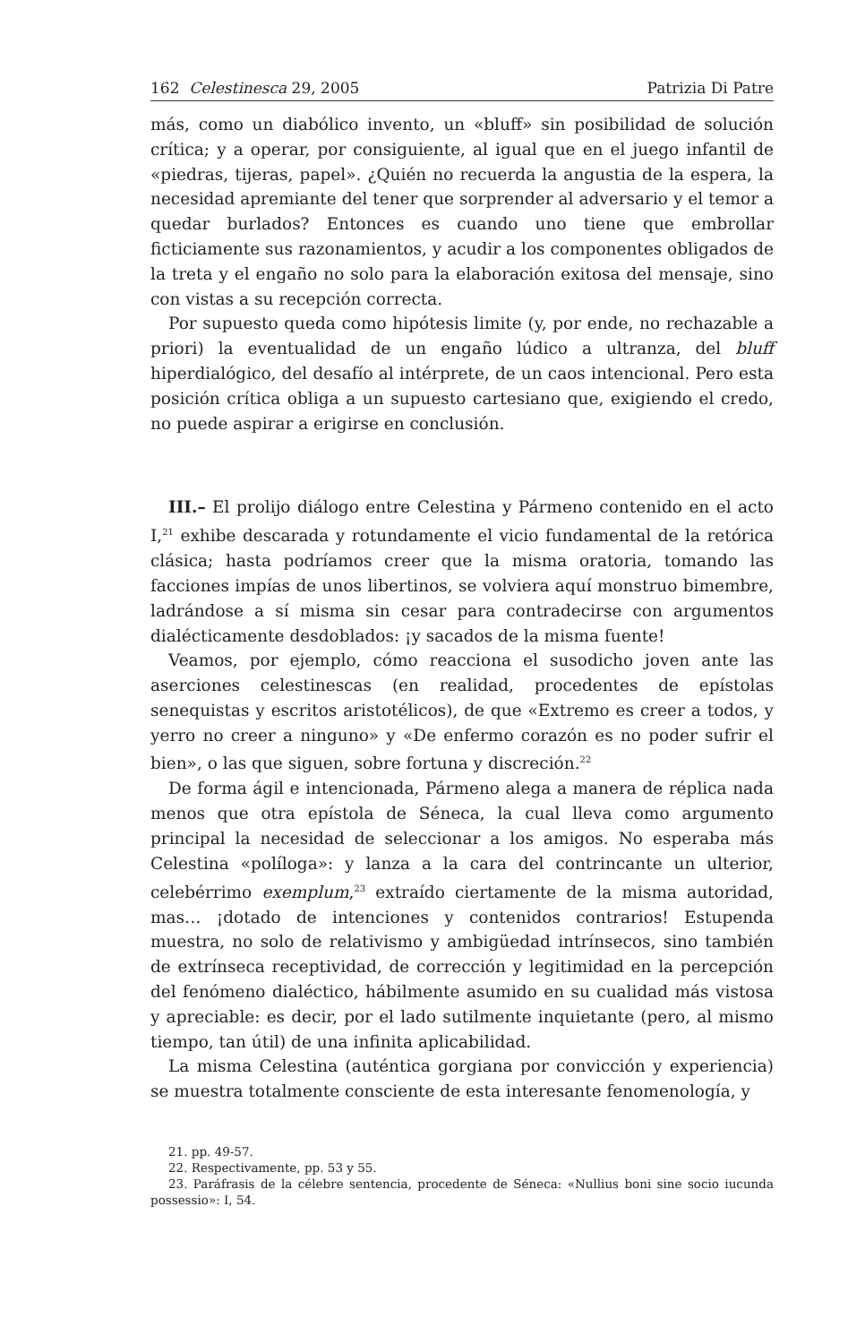162 Celestinesca 29, 2005 Patrizia Di Patre
más, como un diabólico invento, un «bluff» sin posibilidad de solución crítica; y a operar, por consiguiente, al igual que en el juego infantil de «piedras, tijeras, papel». ¿Quién no recuerda la angustia de la espera, la necesidad apremiante del tener que sorprender al adversario y el temor a quedar burlados? Entonces es cuando uno tiene que embrollar ficticiamente sus razonamientos, y acudir a los componentes obligados de la treta y el engaño no solo para la elaboración exitosa del mensaje, sino con vistas a su recepción correcta.
Por supuesto queda como hipótesis limite (y, por ende, no rechazable a priori) la eventualidad de un engaño lúdico a ultranza, del bluff hiperdialógico, del desafío al intérprete, de un caos intencional. Pero esta posición crítica obliga a un supuesto cartesiano que, exigiendo el credo, no puede aspirar a erigirse en conclusión.
III.– El prolijo diálogo entre Celestina y Pármeno contenido en el acto I,<sup>21</sup> exhibe descarada y rotundamente el vicio fundamental de la retórica clásica; hasta podríamos creer que la misma oratoria, tomando las facciones impías de unos libertinos, se volviera aquí monstruo bimembre, ladrándose a sí misma sin cesar para contradecirse con argumentos dialécticamente desdoblados: ¡y sacados de la misma fuente!
Veamos, por ejemplo, cómo reacciona el susodicho joven ante las aserciones celestinescas (en realidad, procedentes de epístolas senequistas y escritos aristotélicos), de que «Extremo es creer a todos, y yerro no creer a ninguno» y «De enfermo corazón es no poder sufrir el bien», o las que siguen, sobre fortuna y discreción.<sup>22</sup>
De forma ágil e intencionada, Pármeno alega a manera de réplica nada menos que otra epístola de Séneca, la cual lleva como argumento principal la necesidad de seleccionar a los amigos. No esperaba más Celestina «políloga»: y lanza a la cara del contrincante un ulterior, celebérrimo exemplum,<sup>23</sup> extraído ciertamente de la misma autoridad, mas… ¡dotado de intenciones y contenidos contrarios! Estupenda muestra, no solo de relativismo y ambigüedad intrínsecos, sino también de extrínseca receptividad, de corrección y legitimidad en la percepción del fenómeno dialéctico, hábilmente asumido en su cualidad más vistosa y apreciable: es decir, por el lado sutilmente inquietante (pero, al mismo tiempo, tan útil) de una infinita aplicabilidad.
La misma Celestina (auténtica gorgiana por convicción y experiencia) se muestra totalmente consciente de esta interesante fenomenología, y
21. pp. 49-57.
22. Respectivamente, pp. 53 y 55.
23. Paráfrasis de la célebre sentencia, procedente de Séneca: «Nullius boni sine socio iucunda possessio»: I, 54.